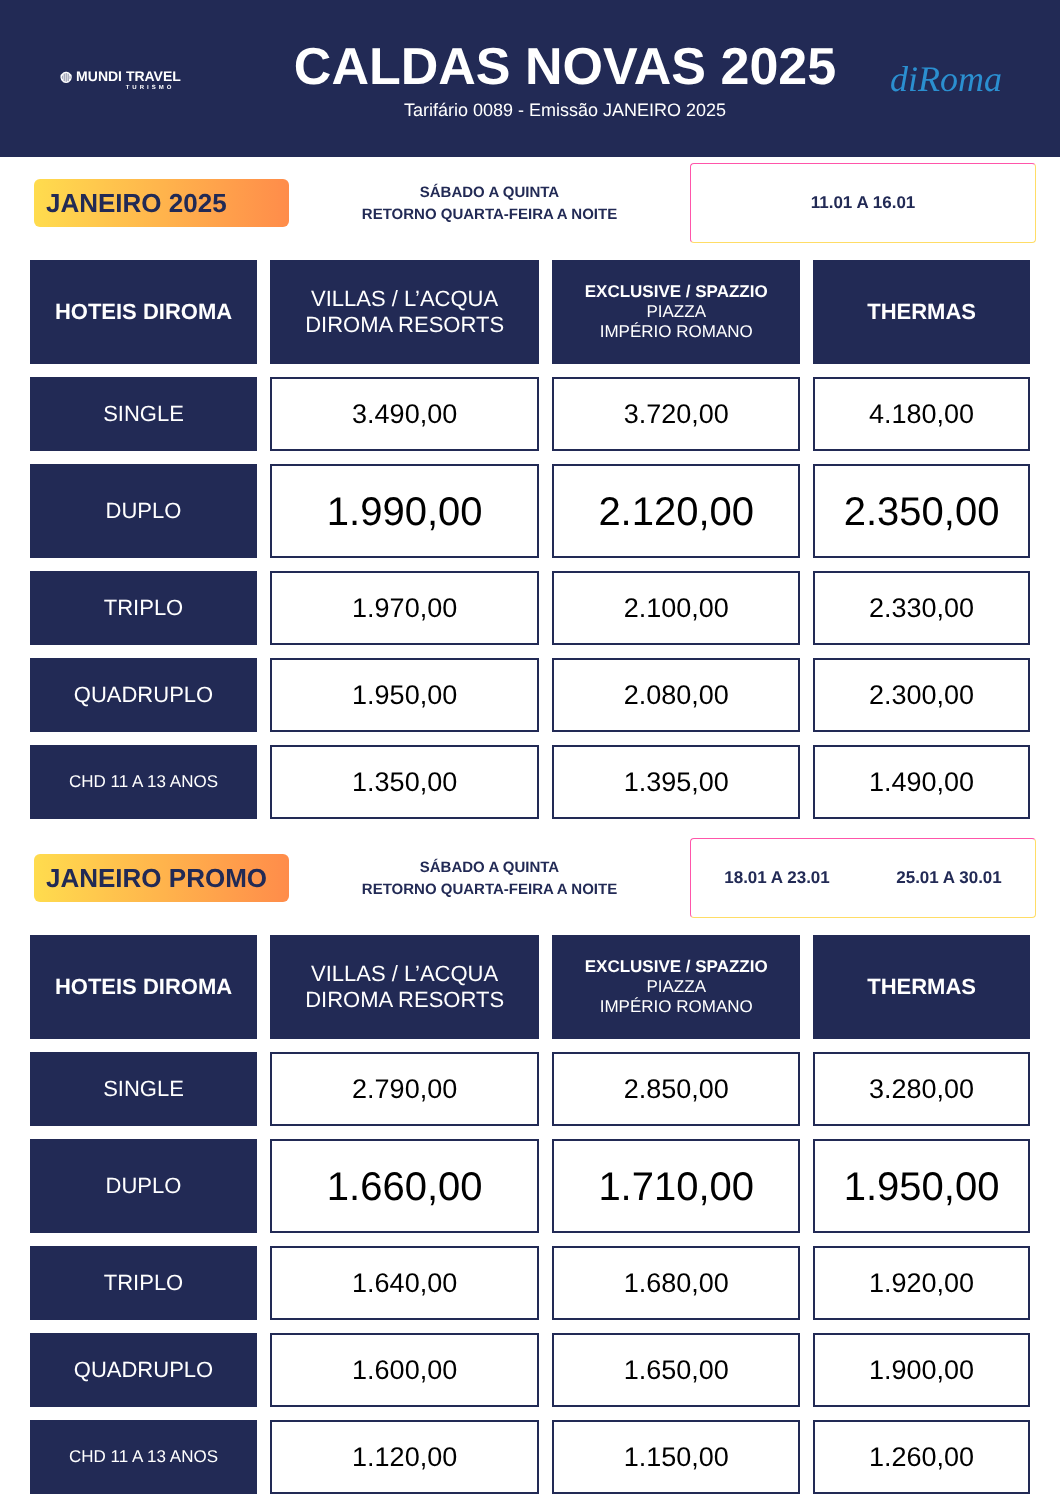◍ MUNDI TRAVEL
TURISMO
CALDAS NOVAS 2025
Tarifário 0089 - Emissão JANEIRO 2025
diRoma
JANEIRO 2025
SÁBADO A QUINTA
RETORNO QUARTA-FEIRA A NOITE
11.01 A 16.01
| HOTEIS DIROMA | VILLAS / L’ACQUA DIROMA RESORTS | EXCLUSIVE / SPAZZIO PIAZZA IMPÉRIO ROMANO | THERMAS |
| --- | --- | --- | --- |
| SINGLE | 3.490,00 | 3.720,00 | 4.180,00 |
| DUPLO | 1.990,00 | 2.120,00 | 2.350,00 |
| TRIPLO | 1.970,00 | 2.100,00 | 2.330,00 |
| QUADRUPLO | 1.950,00 | 2.080,00 | 2.300,00 |
| CHD 11 A 13 ANOS | 1.350,00 | 1.395,00 | 1.490,00 |
JANEIRO PROMO
SÁBADO A QUINTA
RETORNO QUARTA-FEIRA A NOITE
18.01 A 23.01 25.01 A 30.01
| HOTEIS DIROMA | VILLAS / L’ACQUA DIROMA RESORTS | EXCLUSIVE / SPAZZIO PIAZZA IMPÉRIO ROMANO | THERMAS |
| --- | --- | --- | --- |
| SINGLE | 2.790,00 | 2.850,00 | 3.280,00 |
| DUPLO | 1.660,00 | 1.710,00 | 1.950,00 |
| TRIPLO | 1.640,00 | 1.680,00 | 1.920,00 |
| QUADRUPLO | 1.600,00 | 1.650,00 | 1.900,00 |
| CHD 11 A 13 ANOS | 1.120,00 | 1.150,00 | 1.260,00 |